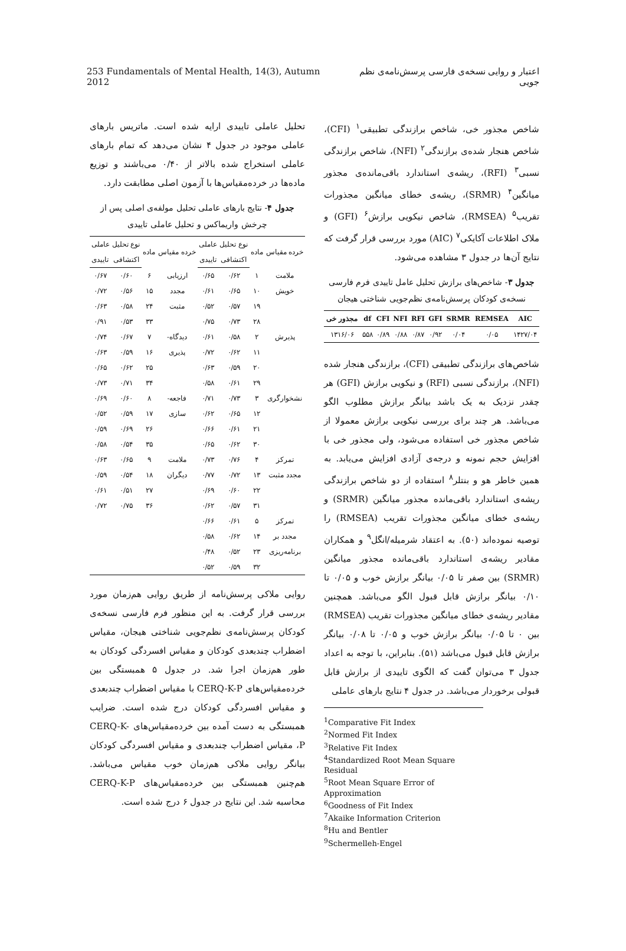253 Fundamentals of Mental Health, 14(3), Autumn 2012 اعتبار و روایی نسخه‌ی فارسی پرسش‌نامه‌ی نظم جویی
شاخص مجذور خی، شاخص برازندگی تطبیقی<sup>۱</sup> (CFI)، شاخص هنجار شده‌ی برازندگی<sup>۲</sup> (NFI)، شاخص برازندگی نسبی<sup>۳</sup> (RFI)، ریشه‌ی استاندارد باقی‌مانده‌ی مجذور میانگین<sup>۴</sup> (SRMR)، ریشه‌ی خطای میانگین مجذورات تقریب<sup>۵</sup> (RMSEA)، شاخص نیکویی برازش<sup>۶</sup> (GFI) و ملاک اطلاعات آکایکی<sup>۷</sup> (AIC) مورد بررسی قرار گرفت که نتایج آن‌ها در جدول ۳ مشاهده می‌شود.
جدول ۳- شاخص‌های برازش تحلیل عامل تاییدی فرم فارسی نسخه‌ی کودکان پرسش‌نامه‌ی نظم‌جویی شناختی هیجان
| AIC | REMSEA | SRMR | GFI | RFI | NFI | CFI | df | مجذور خی |
| --- | --- | --- | --- | --- | --- | --- | --- | --- |
| ۱۴۲۷/۰۴ | ۰/۰۵ | ۰/۰۴ | ۰/۹۲ | ۰/۸۷ | ۰/۸۸ | ۰/۸۹ | ۵۵۸ | ۱۳۱۶/۰۶ |
شاخص‌های برازندگی تطبیقی (CFI)، برازندگی هنجار شده (NFI)، برازندگی نسبی (RFI) و نیکویی برازش (GFI) هر چقدر نزدیک به یک باشد بیانگر برازش مطلوب الگو می‌باشد. هر چند برای بررسی نیکویی برازش معمولا از شاخص مجذور خی استفاده می‌شود، ولی مجذور خی با افزایش حجم نمونه و درجه‌ی آزادی افزایش می‌یابد. به همین خاطر هو و بنتلر<sup>۸</sup> استفاده از دو شاخص برازندگی ریشه‌ی استاندارد باقی‌مانده مجذور میانگین (SRMR) و ریشه‌ی خطای میانگین مجذورات تقریب (RMSEA) را توصیه نموده‌اند (۵۰). به اعتقاد شرمیله/انگل<sup>۹</sup> و همکاران مقادیر ریشه‌ی استاندارد باقی‌مانده مجذور میانگین (SRMR) بین صفر تا ۰/۰۵ بیانگر برازش خوب و ۰/۰۵ تا ۰/۱۰ بیانگر برازش قابل قبول الگو می‌باشد. همچنین مقادیر ریشه‌ی خطای میانگین مجذورات تقریب (RMSEA) بین ۰ تا ۰/۰۵ بیانگر برازش خوب و ۰/۰۵ تا ۰/۰۸ بیانگر برازش قابل قبول می‌باشد (۵۱). بنابراین، با توجه به اعداد جدول ۳ می‌توان گفت که الگوی تاییدی از برازش قابل قبولی برخوردار می‌باشد. در جدول ۴ نتایج بارهای عاملی
<sup>1</sup> Comparative Fit Index
<sup>2</sup> Normed Fit Index
<sup>3</sup> Relative Fit Index
<sup>4</sup> Standardized Root Mean Square Residual
<sup>5</sup> Root Mean Square Error of Approximation
<sup>6</sup> Goodness of Fit Index
<sup>7</sup> Akaike Information Criterion
<sup>8</sup> Hu and Bentler
<sup>9</sup> Schermelleh-Engel
تحلیل عاملی تاییدی ارایه شده است. ماتریس بارهای عاملی موجود در جدول ۴ نشان می‌دهد که تمام بارهای عاملی استخراج شده بالاتر از ۰/۴۰ می‌باشند و توزیع ماده‌ها در خرده‌مقیاس‌ها با آزمون اصلی مطابقت دارد.
جدول ۴- نتایج بارهای عاملی تحلیل مولفه‌ی اصلی پس از چرخش واریماکس و تحلیل عاملی تاییدی
| خرده مقیاس | ماده | نوع تحلیل عاملی | | خرده مقیاس | ماده | نوع تحلیل عاملی | |
| --- | --- | --- | --- | --- | --- | --- | --- |
| | | اکتشافی | تاییدی | | | اکتشافی | تاییدی |
| ملامت | ۱ | ۰/۶۲ | ۰/۶۵ | ارزیابی | ۶ | ۰/۶۰ | ۰/۶۷ |
| خویش | ۱۰ | ۰/۶۵ | ۰/۶۱ | مجدد | ۱۵ | ۰/۵۶ | ۰/۷۲ |
| | ۱۹ | ۰/۵۷ | ۰/۵۲ | مثبت | ۲۴ | ۰/۵۸ | ۰/۶۳ |
| | ۲۸ | ۰/۷۳ | ۰/۷۵ | | ۳۳ | ۰/۵۳ | ۰/۹۱ |
| پذیرش | ۲ | ۰/۵۸ | ۰/۶۱ | دیدگاه- | ۷ | ۰/۶۷ | ۰/۷۴ |
| | ۱۱ | ۰/۶۲ | ۰/۷۲ | پذیری | ۱۶ | ۰/۵۹ | ۰/۶۳ |
| | ۲۰ | ۰/۵۹ | ۰/۶۳ | | ۲۵ | ۰/۶۲ | ۰/۶۵ |
| | ۲۹ | ۰/۶۱ | ۰/۵۸ | | ۳۴ | ۰/۷۱ | ۰/۷۳ |
| نشخوارگری | ۳ | ۰/۷۳ | ۰/۷۱ | فاجعه- | ۸ | ۰/۶۰ | ۰/۶۹ |
| | ۱۲ | ۰/۶۵ | ۰/۶۲ | سازی | ۱۷ | ۰/۵۹ | ۰/۵۲ |
| | ۲۱ | ۰/۶۱ | ۰/۶۶ | | ۲۶ | ۰/۶۹ | ۰/۵۹ |
| | ۳۰ | ۰/۶۲ | ۰/۶۵ | | ۳۵ | ۰/۵۴ | ۰/۵۸ |
| تمرکز | ۴ | ۰/۷۶ | ۰/۷۳ | ملامت | ۹ | ۰/۶۵ | ۰/۶۳ |
| مجدد مثبت | ۱۳ | ۰/۷۲ | ۰/۷۷ | دیگران | ۱۸ | ۰/۵۴ | ۰/۵۹ |
| | ۲۲ | ۰/۶۰ | ۰/۶۹ | | ۲۷ | ۰/۵۱ | ۰/۶۱ |
| | ۳۱ | ۰/۵۷ | ۰/۶۲ | | ۳۶ | ۰/۷۵ | ۰/۷۲ |
| تمرکز | ۵ | ۰/۶۱ | ۰/۶۶ | | | | |
| مجدد بر | ۱۴ | ۰/۶۲ | ۰/۵۸ | | | | |
| برنامه‌ریزی | ۲۳ | ۰/۵۲ | ۰/۴۸ | | | | |
| | ۳۲ | ۰/۵۹ | ۰/۵۲ | | | | |
روایی ملاکی پرسش‌نامه از طریق روایی هم‌زمان مورد بررسی قرار گرفت. به این منظور فرم فارسی نسخه‌ی کودکان پرسش‌نامه‌ی نظم‌جویی شناختی هیجان، مقیاس اضطراب چندبعدی کودکان و مقیاس افسردگی کودکان به طور هم‌زمان اجرا شد. در جدول ۵ همبستگی بین خرده‌مقیاس‌های CERQ-K-P با مقیاس اضطراب چندبعدی و مقیاس افسردگی کودکان درج شده است. ضرایب همبستگی به دست آمده بین خرده‌مقیاس‌های CERQ-K-P، مقیاس اضطراب چندبعدی و مقیاس افسردگی کودکان بیانگر روایی ملاکی هم‌زمان خوب مقیاس می‌باشد. هم‌چنین همبستگی بین خرده‌مقیاس‌های CERQ-K-P محاسبه شد. این نتایج در جدول ۶ درج شده است.